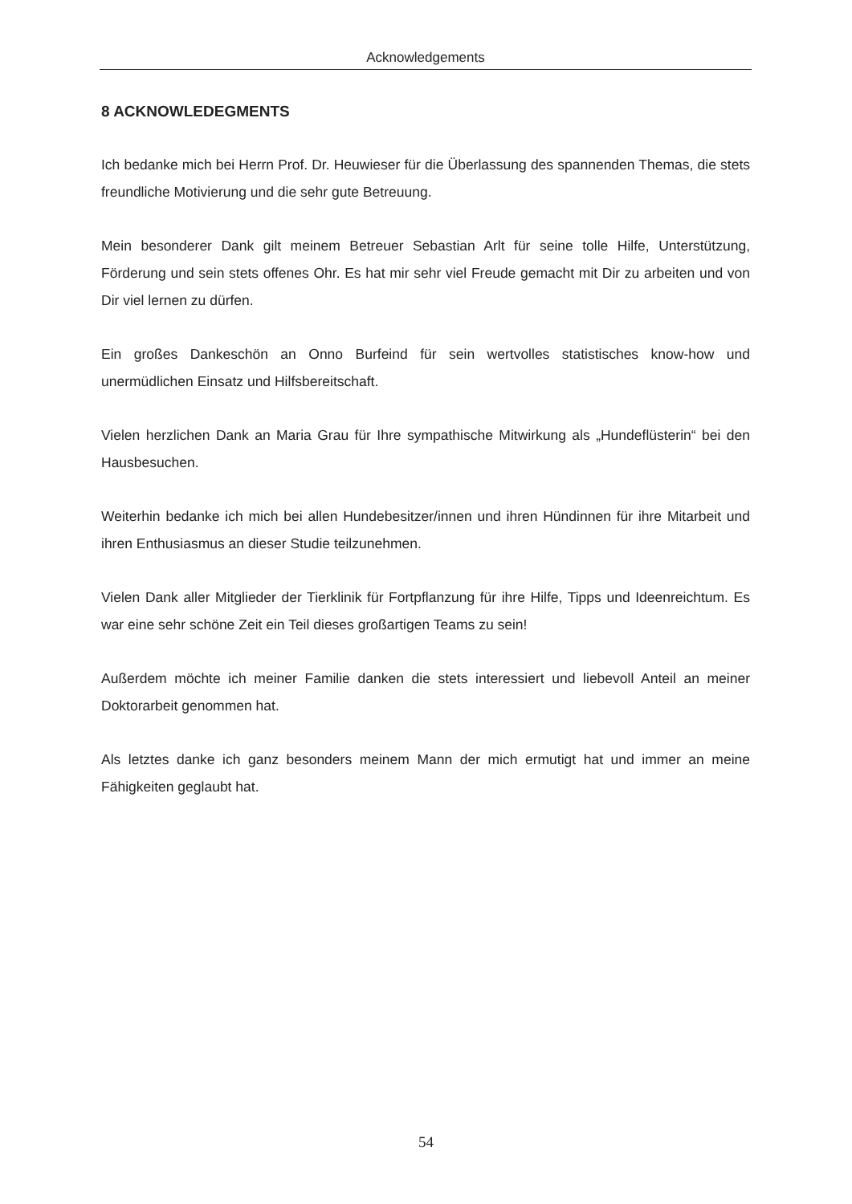Acknowledgements
8 ACKNOWLEDEGMENTS
Ich bedanke mich bei Herrn Prof. Dr. Heuwieser für die Überlassung des spannenden Themas, die stets freundliche Motivierung und die sehr gute Betreuung.
Mein besonderer Dank gilt meinem Betreuer Sebastian Arlt für seine tolle Hilfe, Unterstützung, Förderung und sein stets offenes Ohr. Es hat mir sehr viel Freude gemacht mit Dir zu arbeiten und von Dir viel lernen zu dürfen.
Ein großes Dankeschön an Onno Burfeind für sein wertvolles statistisches know-how und unermüdlichen Einsatz und Hilfsbereitschaft.
Vielen herzlichen Dank an Maria Grau für Ihre sympathische Mitwirkung als „Hundeflüsterin“ bei den Hausbesuchen.
Weiterhin bedanke ich mich bei allen Hundebesitzer/innen und ihren Hündinnen für ihre Mitarbeit und ihren Enthusiasmus an dieser Studie teilzunehmen.
Vielen Dank aller Mitglieder der Tierklinik für Fortpflanzung für ihre Hilfe, Tipps und Ideenreichtum. Es war eine sehr schöne Zeit ein Teil dieses großartigen Teams zu sein!
Außerdem möchte ich meiner Familie danken die stets interessiert und liebevoll Anteil an meiner Doktorarbeit genommen hat.
Als letztes danke ich ganz besonders meinem Mann der mich ermutigt hat und immer an meine Fähigkeiten geglaubt hat.
54